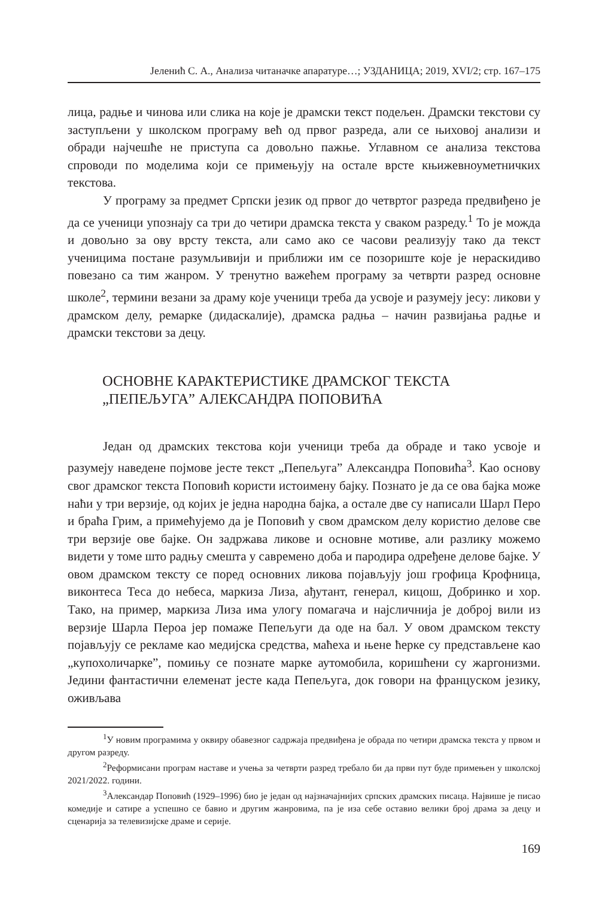Јеленић С. А., Анализа читаначке апаратуре…; УЗДАНИЦА; 2019, XVI/2; стр. 167–175
лица, радње и чинова или слика на које је драмски текст подељен. Драмски текстови су заступљени у школском програму већ од првог разреда, али се њиховој анализи и обради најчешће не приступа са довољно пажње. Углавном се анализа текстова спроводи по моделима који се примењују на остале врсте књижевноуметничких текстова.
У програму за предмет Српски језик од првог до четвртог разреда предвиђено је да се ученици упознају са три до четири драмска текста у сваком разреду.<sup>1</sup> То је можда и довољно за ову врсту текста, али само ако се часови реализују тако да текст ученицима постане разумљивији и приближи им се позориште које је нераскидиво повезано са тим жанром. У тренутно важећем програму за четврти разред основне школе<sup>2</sup>, термини везани за драму које ученици треба да усвоје и разумеју јесу: ликови у драмском делу, ремарке (дидаскалије), драмска радња – начин развијања радње и драмски текстови за децу.
ОСНОВНЕ КАРАКТЕРИСТИКЕ ДРАМСКОГ ТЕКСТА
„ПЕПЕЉУГА” АЛЕКСАНДРА ПОПОВИЋА
Један од драмских текстова који ученици треба да обраде и тако усвоје и разумеју наведене појмове јесте текст „Пепељуга” Александра Поповића<sup>3</sup>. Као основу свог драмског текста Поповић користи истоимену бајку. Познато је да се ова бајка може наћи у три верзије, од којих је једна народна бајка, а остале две су написали Шарл Перо и браћа Грим, а примећујемо да је Поповић у свом драмском делу користио делове све три верзије ове бајке. Он задржава ликове и основне мотиве, али разлику можемо видети у томе што радњу смешта у савремено доба и пародира одређене делове бајке. У овом драмском тексту се поред основних ликова појављују још грофица Крофница, виконтеса Теса до небеса, маркиза Лиза, ађутант, генерал, кицош, Добринко и хор. Тако, на пример, маркиза Лиза има улогу помагача и најсличнија је доброј вили из верзије Шарла Пероа јер помаже Пепељуги да оде на бал. У овом драмском тексту појављују се рекламе као медијска средства, маћеха и њене ћерке су представљене као „купохоличарке”, помињу се познате марке аутомобила, коришћени су жаргонизми. Једини фантастични елеменат јесте када Пепељуга, док говори на француском језику, оживљава
<sup>1</sup> У новим програмима у оквиру обавезног садржаја предвиђена је обрада по четири драмска текста у првом и другом разреду.
<sup>2</sup> Реформисани програм наставе и учења за четврти разред требало би да први пут буде примењен у школској 2021/2022. години.
<sup>3</sup> Александар Поповић (1929–1996) био је један од најзначајнијих српских драмских писаца. Највише је писао комедије и сатире а успешно се бавио и другим жанровима, па је иза себе оставио велики број драма за децу и сценарија за телевизијске драме и серије.
169